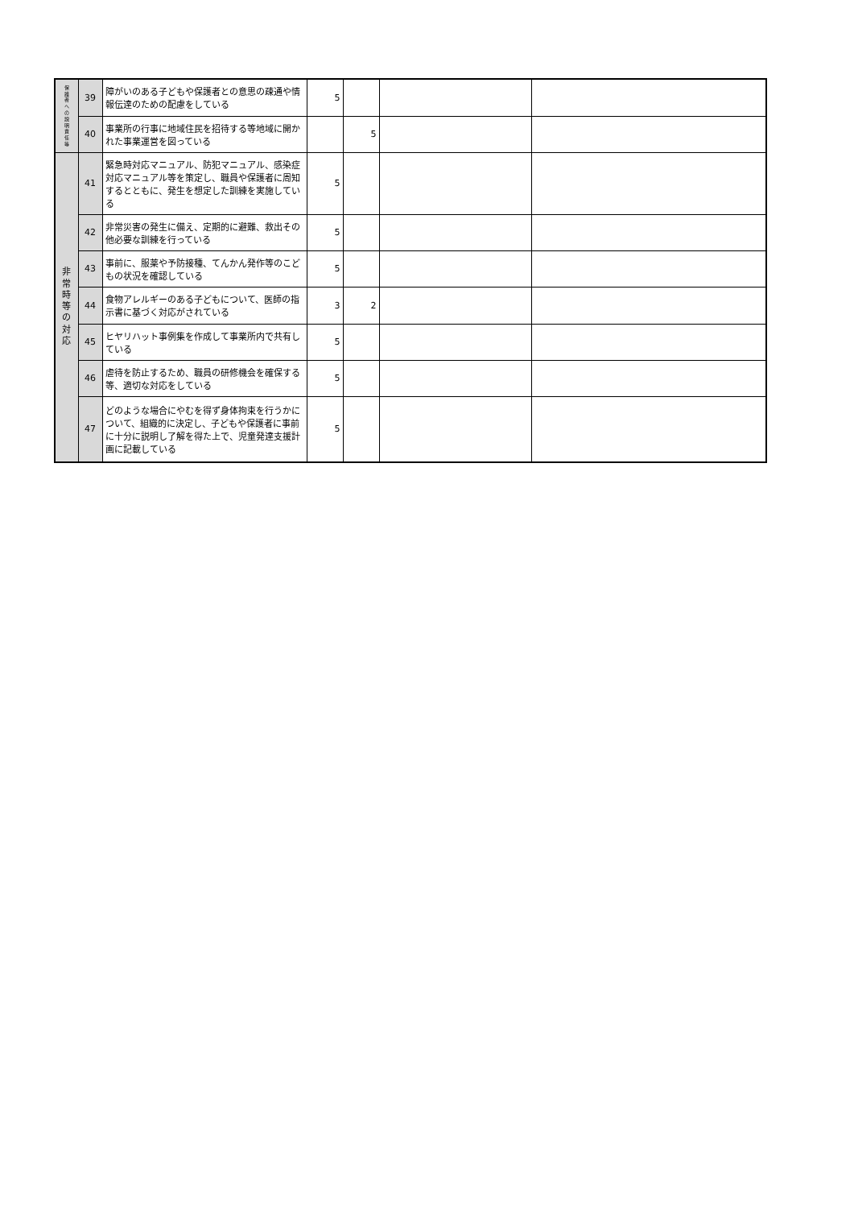| 保 護 者 へ の 説 明 責 任 等 | 39 | 障がいのある子どもや保護者との意思の疎通や情報伝達のための配慮をしている | 5 | | | |
| | 40 | 事業所の行事に地域住民を招待する等地域に開かれた事業運営を図っている | | 5 | | |
| 非 常 時 等 の 対 応 | 41 | 緊急時対応マニュアル、防犯マニュアル、感染症対応マニュアル等を策定し、職員や保護者に周知するとともに、発生を想定した訓練を実施している | 5 | | | |
| | 42 | 非常災害の発生に備え、定期的に避難、救出その他必要な訓練を行っている | 5 | | | |
| | 43 | 事前に、服薬や予防接種、てんかん発作等のこどもの状況を確認している | 5 | | | |
| | 44 | 食物アレルギーのある子どもについて、医師の指示書に基づく対応がされている | 3 | 2 | | |
| | 45 | ヒヤリハット事例集を作成して事業所内で共有している | 5 | | | |
| | 46 | 虐待を防止するため、職員の研修機会を確保する等、適切な対応をしている | 5 | | | |
| | 47 | どのような場合にやむを得ず身体拘束を行うかについて、組織的に決定し、子どもや保護者に事前に十分に説明し了解を得た上で、児童発達支援計画に記載している | 5 | | | |